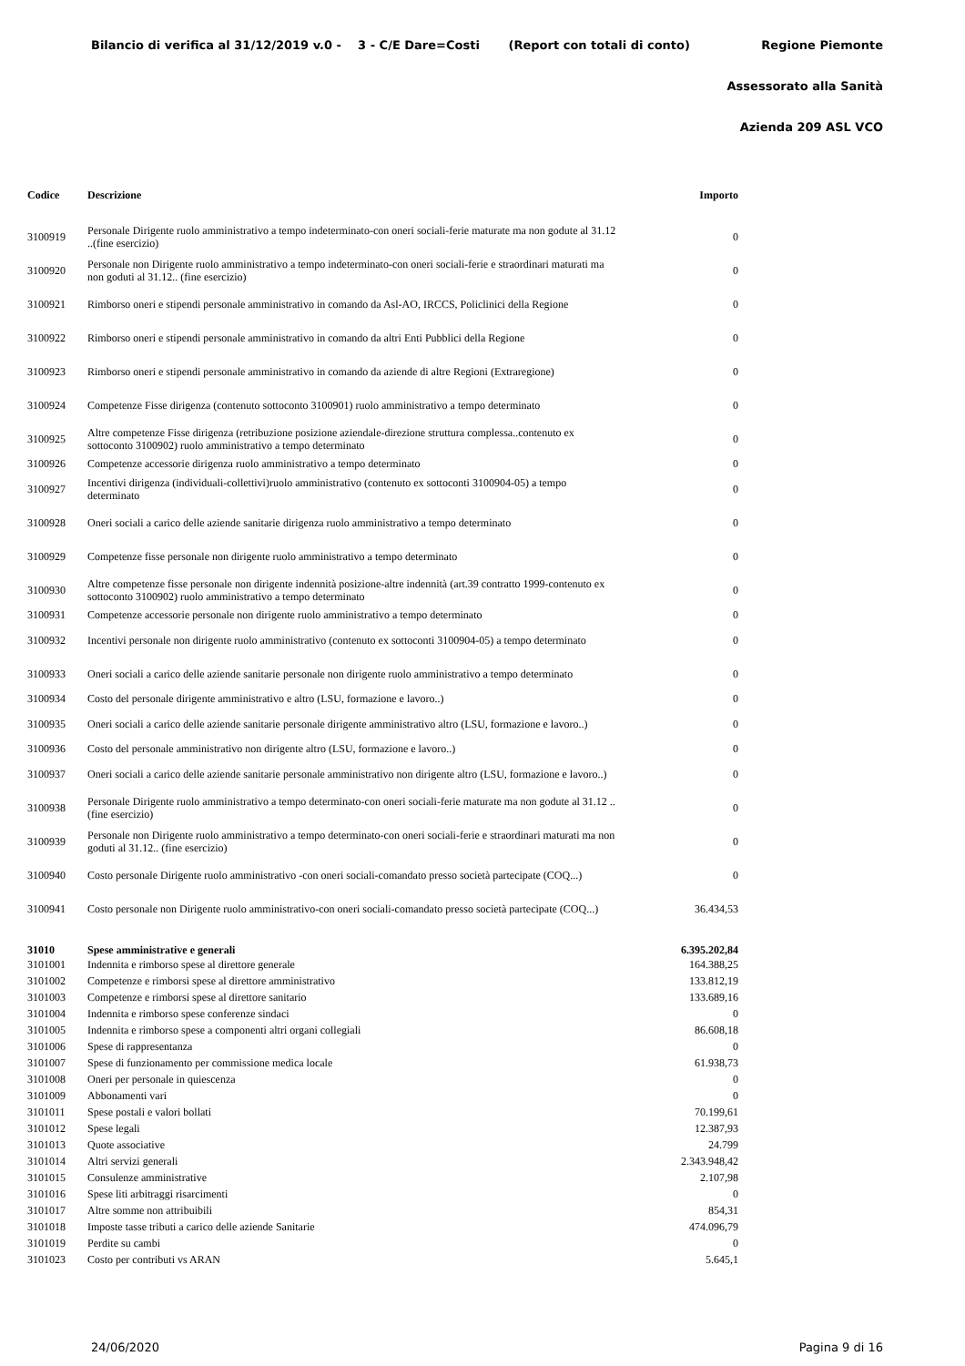Bilancio di verifica al 31/12/2019 v.0 - 3 - C/E Dare=Costi (Report con totali di conto) Regione Piemonte
Assessorato alla Sanità
Azienda 209 ASL VCO
| Codice | Descrizione | Importo |
| --- | --- | --- |
| 3100919 | Personale Dirigente ruolo amministrativo a tempo indeterminato-con oneri sociali-ferie maturate ma non godute al 31.12 ..(fine esercizio) | 0 |
| 3100920 | Personale non Dirigente ruolo amministrativo a tempo indeterminato-con oneri sociali-ferie e straordinari maturati ma non goduti al 31.12.. (fine esercizio) | 0 |
| 3100921 | Rimborso oneri e stipendi personale amministrativo in comando da Asl-AO, IRCCS, Policlinici della Regione | 0 |
| 3100922 | Rimborso oneri e stipendi personale amministrativo in comando da altri Enti Pubblici della Regione | 0 |
| 3100923 | Rimborso oneri e stipendi personale amministrativo in comando da aziende di altre Regioni (Extraregione) | 0 |
| 3100924 | Competenze Fisse dirigenza (contenuto sottoconto 3100901) ruolo amministrativo a tempo determinato | 0 |
| 3100925 | Altre competenze Fisse dirigenza (retribuzione posizione aziendale-direzione struttura complessa..contenuto ex sottoconto 3100902) ruolo amministrativo a tempo determinato | 0 |
| 3100926 | Competenze accessorie dirigenza ruolo amministrativo a tempo determinato | 0 |
| 3100927 | Incentivi dirigenza (individuali-collettivi)ruolo amministrativo (contenuto ex sottoconti 3100904-05) a tempo determinato | 0 |
| 3100928 | Oneri sociali a carico delle aziende sanitarie dirigenza ruolo amministrativo a tempo determinato | 0 |
| 3100929 | Competenze fisse personale non dirigente ruolo amministrativo a tempo determinato | 0 |
| 3100930 | Altre competenze fisse personale non dirigente indennità posizione-altre indennità (art.39 contratto 1999-contenuto ex sottoconto 3100902) ruolo amministrativo a tempo determinato | 0 |
| 3100931 | Competenze accessorie personale non dirigente ruolo amministrativo a tempo determinato | 0 |
| 3100932 | Incentivi personale non dirigente ruolo amministrativo (contenuto ex sottoconti 3100904-05) a tempo determinato | 0 |
| 3100933 | Oneri sociali a carico delle aziende sanitarie personale non dirigente ruolo amministrativo a tempo determinato | 0 |
| 3100934 | Costo del personale dirigente amministrativo e altro (LSU, formazione e lavoro..) | 0 |
| 3100935 | Oneri sociali a carico delle aziende sanitarie personale dirigente amministrativo altro (LSU, formazione e lavoro..) | 0 |
| 3100936 | Costo del personale amministrativo non dirigente altro (LSU, formazione e lavoro..) | 0 |
| 3100937 | Oneri sociali a carico delle aziende sanitarie personale amministrativo non dirigente altro (LSU, formazione e lavoro..) | 0 |
| 3100938 | Personale Dirigente ruolo amministrativo a tempo determinato-con oneri sociali-ferie maturate ma non godute al 31.12 ..(fine esercizio) | 0 |
| 3100939 | Personale non Dirigente ruolo amministrativo a tempo determinato-con oneri sociali-ferie e straordinari maturati ma non goduti al 31.12.. (fine esercizio) | 0 |
| 3100940 | Costo personale Dirigente ruolo amministrativo -con oneri sociali-comandato presso società partecipate (COQ...) | 0 |
| 3100941 | Costo personale non Dirigente ruolo amministrativo-con oneri sociali-comandato presso società partecipate (COQ...) | 36.434,53 |
| 31010 | Spese amministrative e generali | 6.395.202,84 |
| 3101001 | Indennita e rimborso spese al direttore generale | 164.388,25 |
| 3101002 | Competenze e rimborsi spese al direttore amministrativo | 133.812,19 |
| 3101003 | Competenze e rimborsi spese al direttore sanitario | 133.689,16 |
| 3101004 | Indennita e rimborso spese conferenze sindaci | 0 |
| 3101005 | Indennita e rimborso spese a componenti altri organi collegiali | 86.608,18 |
| 3101006 | Spese di rappresentanza | 0 |
| 3101007 | Spese di funzionamento per commissione medica locale | 61.938,73 |
| 3101008 | Oneri per personale in quiescenza | 0 |
| 3101009 | Abbonamenti vari | 0 |
| 3101011 | Spese postali e valori bollati | 70.199,61 |
| 3101012 | Spese legali | 12.387,93 |
| 3101013 | Quote associative | 24.799 |
| 3101014 | Altri servizi generali | 2.343.948,42 |
| 3101015 | Consulenze amministrative | 2.107,98 |
| 3101016 | Spese liti arbitraggi risarcimenti | 0 |
| 3101017 | Altre somme non attribuibili | 854,31 |
| 3101018 | Imposte tasse tributi a carico delle aziende Sanitarie | 474.096,79 |
| 3101019 | Perdite su cambi | 0 |
| 3101023 | Costo per contributi vs ARAN | 5.645,1 |
24/06/2020 Pagina 9 di 16